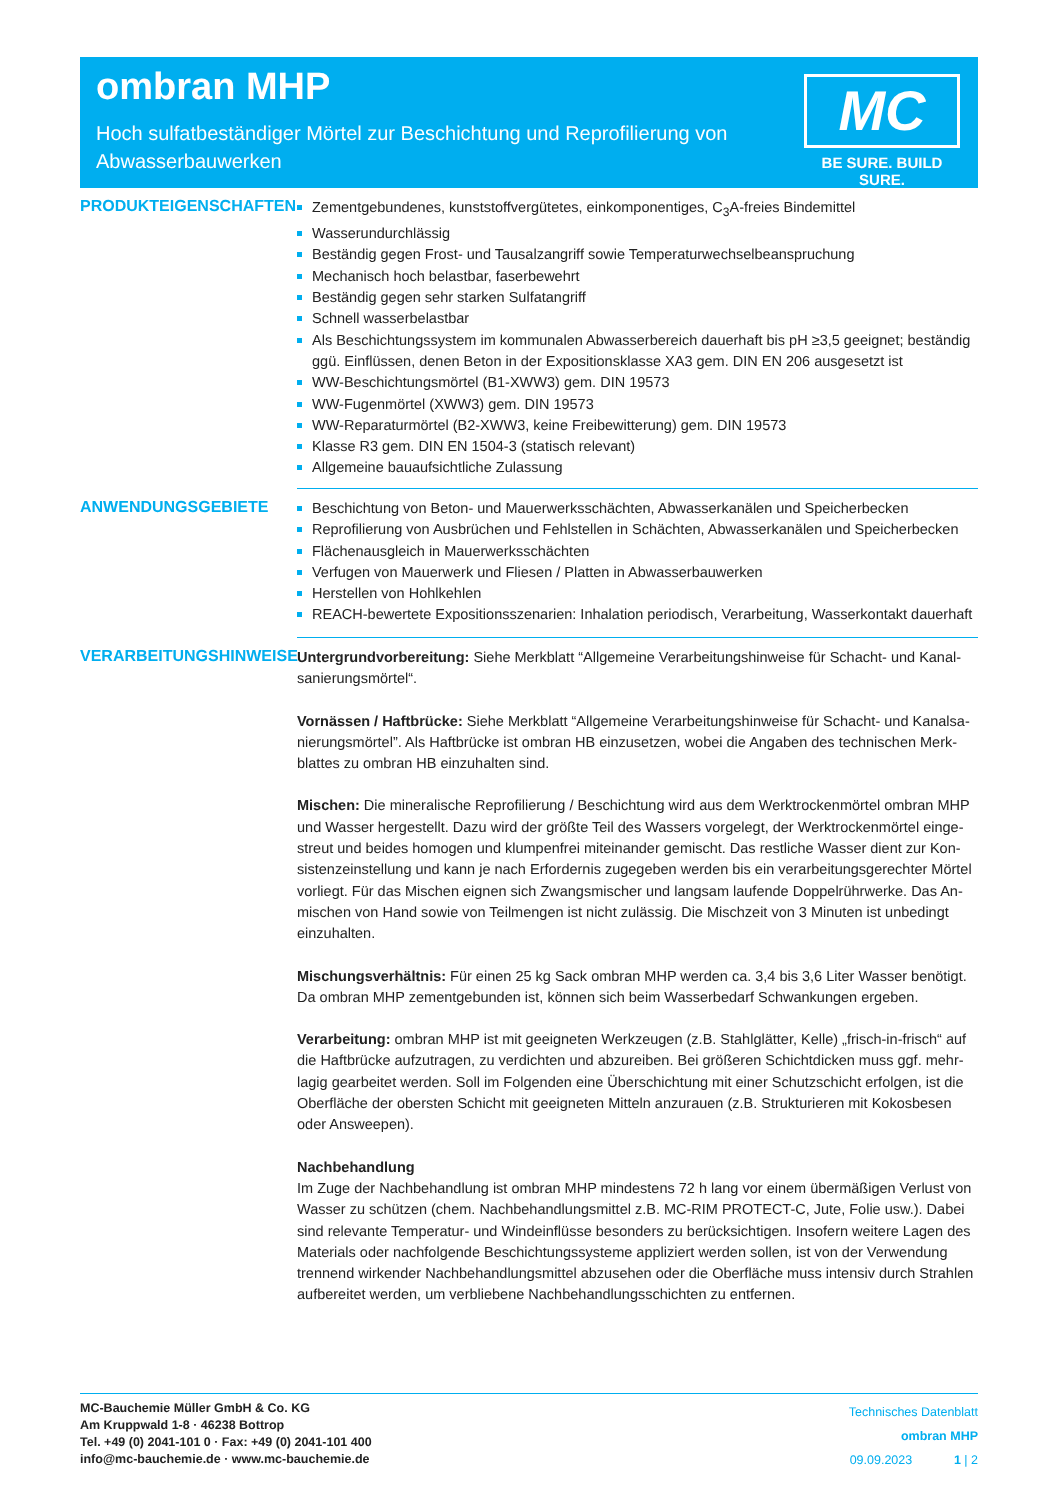ombran MHP
Hoch sulfatbeständiger Mörtel zur Beschichtung und Reprofilierung von Abwasserbauwerken
MC
BE SURE. BUILD SURE.
PRODUKTEIGENSCHAFTEN
Zementgebundenes, kunststoffvergütetes, einkomponentiges, C<sub>3</sub>A-freies Bindemittel
Wasserundurchlässig
Beständig gegen Frost- und Tausalzangriff sowie Temperaturwechselbeanspruchung
Mechanisch hoch belastbar, faserbewehrt
Beständig gegen sehr starken Sulfatangriff
Schnell wasserbelastbar
Als Beschichtungssystem im kommunalen Abwasserbereich dauerhaft bis pH ≥3,5 geeignet; beständig ggü. Einflüssen, denen Beton in der Expositionsklasse XA3 gem. DIN EN 206 ausgesetzt ist
WW-Beschichtungsmörtel (B1-XWW3) gem. DIN 19573
WW-Fugenmörtel (XWW3) gem. DIN 19573
WW-Reparaturmörtel (B2-XWW3, keine Freibewitterung) gem. DIN 19573
Klasse R3 gem. DIN EN 1504-3 (statisch relevant)
Allgemeine bauaufsichtliche Zulassung
ANWENDUNGSGEBIETE
Beschichtung von Beton- und Mauerwerksschächten, Abwasserkanälen und Speicherbecken
Reprofilierung von Ausbrüchen und Fehlstellen in Schächten, Abwasserkanälen und Speicherbecken
Flächenausgleich in Mauerwerksschächten
Verfugen von Mauerwerk und Fliesen / Platten in Abwasserbauwerken
Herstellen von Hohlkehlen
REACH-bewertete Expositionsszenarien: Inhalation periodisch, Verarbeitung, Wasserkontakt dauerhaft
VERARBEITUNGSHINWEISE
Untergrundvorbereitung: Siehe Merkblatt “Allgemeine Verarbeitungshinweise für Schacht- und Kanal­sanierungsmörtel“.
Vornässen / Haftbrücke: Siehe Merkblatt “Allgemeine Verarbeitungshinweise für Schacht- und Kanalsa­nierungsmörtel”. Als Haftbrücke ist ombran HB einzusetzen, wobei die Angaben des technischen Merk­blattes zu ombran HB einzuhalten sind.
Mischen: Die mineralische Reprofilierung / Beschichtung wird aus dem Werktrockenmörtel ombran MHP und Wasser hergestellt. Dazu wird der größte Teil des Wassers vorgelegt, der Werktrockenmörtel einge­streut und beides homogen und klumpenfrei miteinander gemischt. Das restliche Wasser dient zur Kon­sistenzeinstellung und kann je nach Erfordernis zugegeben werden bis ein verarbeitungsgerechter Mörtel vorliegt. Für das Mischen eignen sich Zwangsmischer und langsam laufende Doppelrührwerke. Das An­mischen von Hand sowie von Teilmengen ist nicht zulässig. Die Mischzeit von 3 Minuten ist unbedingt einzuhalten.
Mischungsverhältnis: Für einen 25 kg Sack ombran MHP werden ca. 3,4 bis 3,6 Liter Wasser benötigt. Da ombran MHP zementgebunden ist, können sich beim Wasserbedarf Schwankungen ergeben.
Verarbeitung: ombran MHP ist mit geeigneten Werkzeugen (z.B. Stahlglätter, Kelle) „frisch-in-frisch“ auf die Haftbrücke aufzutragen, zu verdichten und abzureiben. Bei größeren Schichtdicken muss ggf. mehr­lagig gearbeitet werden. Soll im Folgenden eine Überschichtung mit einer Schutzschicht erfolgen, ist die Oberfläche der obersten Schicht mit geeigneten Mitteln anzurauen (z.B. Strukturieren mit Kokosbesen oder Answeepen).
Nachbehandlung
Im Zuge der Nachbehandlung ist ombran MHP mindestens 72 h lang vor einem übermäßigen Verlust von Wasser zu schützen (chem. Nachbehandlungsmittel z.B. MC-RIM PROTECT-C, Jute, Folie usw.). Dabei sind relevante Temperatur- und Windeinflüsse besonders zu berücksichtigen. Insofern weitere Lagen des Materials oder nachfolgende Beschichtungssysteme appliziert werden sollen, ist von der Verwendung trennend wirkender Nachbehandlungsmittel abzusehen oder die Oberfläche muss intensiv durch Strahlen aufbereitet werden, um verbliebene Nachbehandlungsschichten zu entfernen.
MC-Bauchemie Müller GmbH & Co. KG
Am Kruppwald 1-8 · 46238 Bottrop
Tel. +49 (0) 2041-101 0 · Fax: +49 (0) 2041-101 400
info@mc-bauchemie.de · www.mc-bauchemie.de
Technisches Datenblatt
ombran MHP
09.09.2023 1 | 2